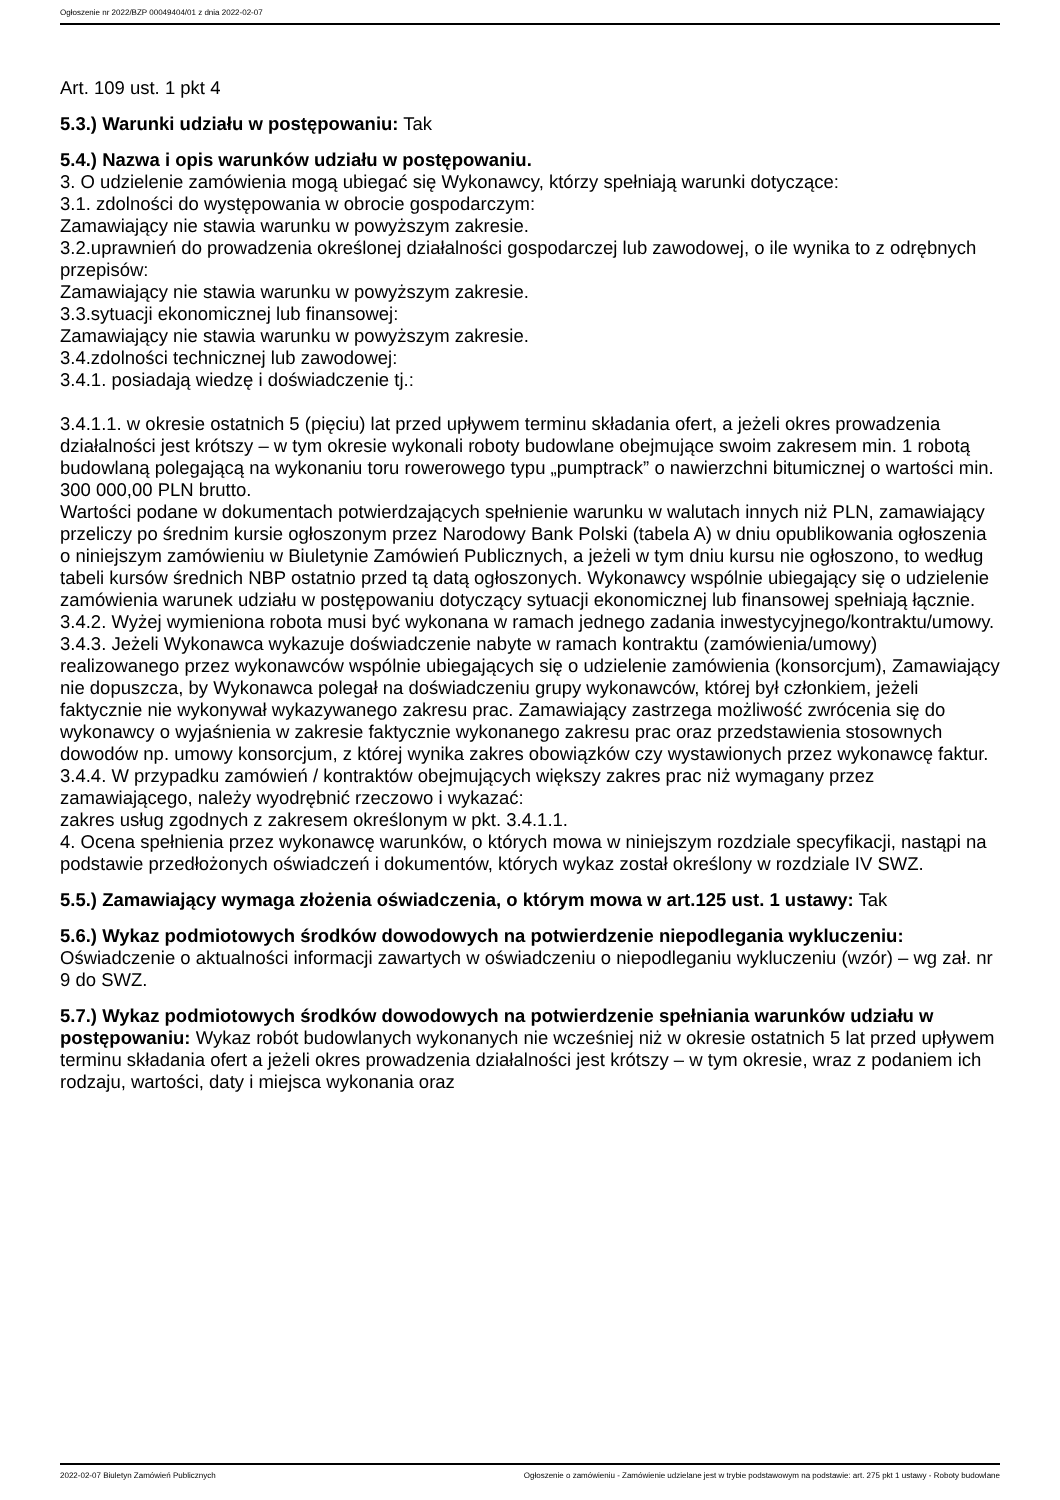Ogłoszenie nr 2022/BZP 00049404/01 z dnia 2022-02-07
Art. 109 ust. 1 pkt 4
5.3.) Warunki udziału w postępowaniu: Tak
5.4.) Nazwa i opis warunków udziału w postępowaniu.
3. O udzielenie zamówienia mogą ubiegać się Wykonawcy, którzy spełniają warunki dotyczące:
3.1. zdolności do występowania w obrocie gospodarczym:
Zamawiający nie stawia warunku w powyższym zakresie.
3.2.uprawnień do prowadzenia określonej działalności gospodarczej lub zawodowej, o ile wynika to z odrębnych przepisów:
Zamawiający nie stawia warunku w powyższym zakresie.
3.3.sytuacji ekonomicznej lub finansowej:
Zamawiający nie stawia warunku w powyższym zakresie.
3.4.zdolności technicznej lub zawodowej:
3.4.1. posiadają wiedzę i doświadczenie tj.:
3.4.1.1. w okresie ostatnich 5 (pięciu) lat przed upływem terminu składania ofert, a jeżeli okres prowadzenia działalności jest krótszy – w tym okresie wykonali roboty budowlane obejmujące swoim zakresem min. 1 robotą budowlaną polegającą na wykonaniu toru rowerowego typu „pumptrack” o nawierzchni bitumicznej o wartości min. 300 000,00 PLN brutto.
Wartości podane w dokumentach potwierdzających spełnienie warunku w walutach innych niż PLN, zamawiający przeliczy po średnim kursie ogłoszonym przez Narodowy Bank Polski (tabela A) w dniu opublikowania ogłoszenia o niniejszym zamówieniu w Biuletynie Zamówień Publicznych, a jeżeli w tym dniu kursu nie ogłoszono, to według tabeli kursów średnich NBP ostatnio przed tą datą ogłoszonych. Wykonawcy wspólnie ubiegający się o udzielenie zamówienia warunek udziału w postępowaniu dotyczący sytuacji ekonomicznej lub finansowej spełniają łącznie.
3.4.2. Wyżej wymieniona robota musi być wykonana w ramach jednego zadania inwestycyjnego/kontraktu/umowy.
3.4.3. Jeżeli Wykonawca wykazuje doświadczenie nabyte w ramach kontraktu (zamówienia/umowy) realizowanego przez wykonawców wspólnie ubiegających się o udzielenie zamówienia (konsorcjum), Zamawiający nie dopuszcza, by Wykonawca polegał na doświadczeniu grupy wykonawców, której był członkiem, jeżeli faktycznie nie wykonywał wykazywanego zakresu prac. Zamawiający zastrzega możliwość zwrócenia się do wykonawcy o wyjaśnienia w zakresie faktycznie wykonanego zakresu prac oraz przedstawienia stosownych dowodów np. umowy konsorcjum, z której wynika zakres obowiązków czy wystawionych przez wykonawcę faktur.
3.4.4. W przypadku zamówień / kontraktów obejmujących większy zakres prac niż wymagany przez zamawiającego, należy wyodrębnić rzeczowo i wykazać:
zakres usług zgodnych z zakresem określonym w pkt. 3.4.1.1.
4. Ocena spełnienia przez wykonawcę warunków, o których mowa w niniejszym rozdziale specyfikacji, nastąpi na podstawie przedłożonych oświadczeń i dokumentów, których wykaz został określony w rozdziale IV SWZ.
5.5.) Zamawiający wymaga złożenia oświadczenia, o którym mowa w art.125 ust. 1 ustawy: Tak
5.6.) Wykaz podmiotowych środków dowodowych na potwierdzenie niepodlegania wykluczeniu:
Oświadczenie o aktualności informacji zawartych w oświadczeniu o niepodleganiu wykluczeniu (wzór) – wg zał. nr 9 do SWZ.
5.7.) Wykaz podmiotowych środków dowodowych na potwierdzenie spełniania warunków udziału w postępowaniu: Wykaz robót budowlanych wykonanych nie wcześniej niż w okresie ostatnich 5 lat przed upływem terminu składania ofert a jeżeli okres prowadzenia działalności jest krótszy – w tym okresie, wraz z podaniem ich rodzaju, wartości, daty i miejsca wykonania oraz
2022-02-07 Biuletyn Zamówień Publicznych Ogłoszenie o zamówieniu - Zamówienie udzielane jest w trybie podstawowym na podstawie: art. 275 pkt 1 ustawy - Roboty budowlane